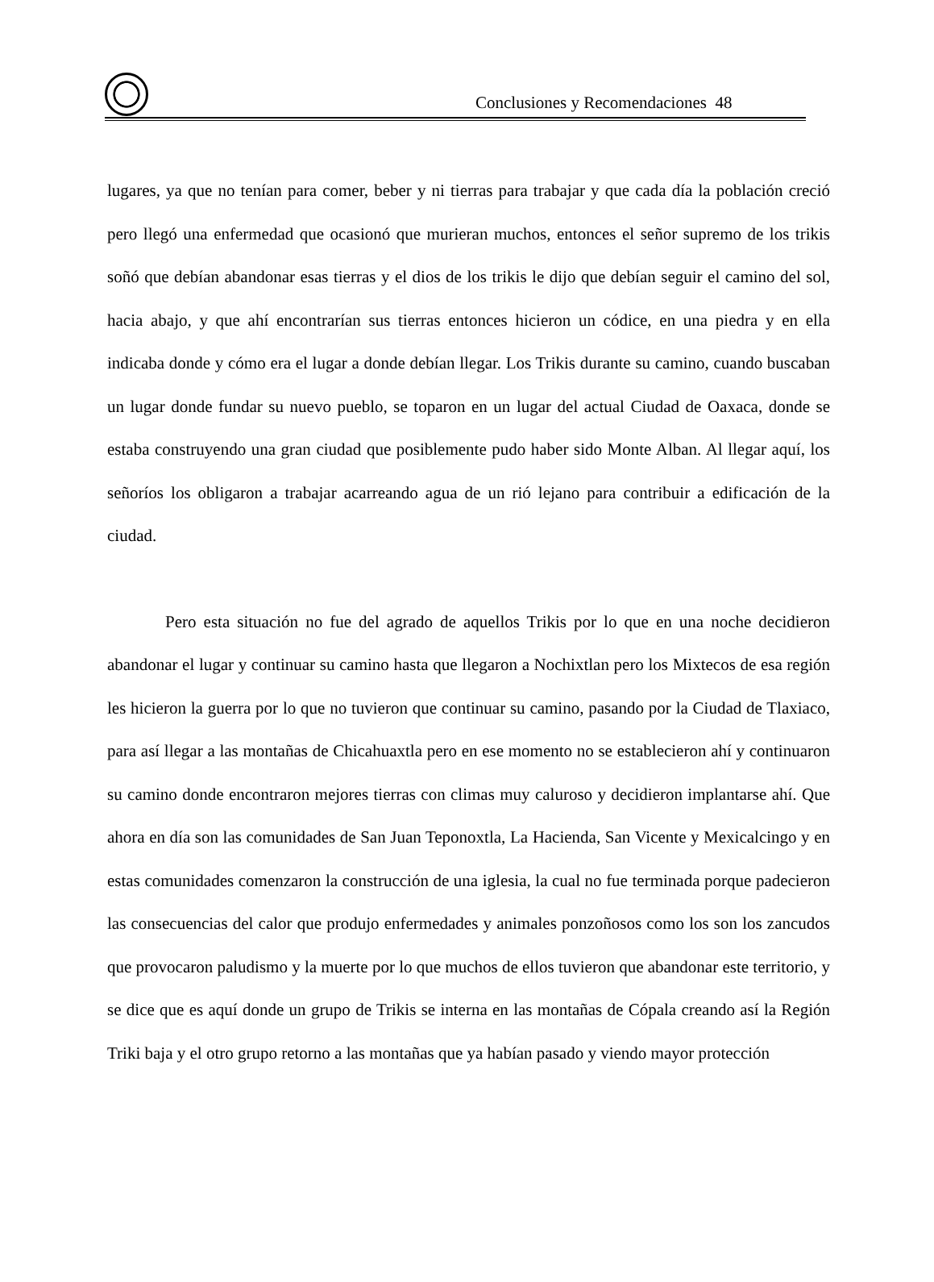Conclusiones y Recomendaciones 48
lugares, ya que no tenían para comer, beber y ni tierras para trabajar y que cada día la población creció pero llegó una enfermedad que ocasionó que murieran muchos, entonces el señor supremo de los trikis soñó que debían abandonar esas tierras y el dios de los trikis le dijo que debían seguir el camino del sol, hacia abajo, y que ahí encontrarían sus tierras entonces hicieron un códice, en una piedra y en ella indicaba donde y cómo era el lugar a donde debían llegar. Los Trikis durante su camino, cuando buscaban un lugar donde fundar su nuevo pueblo, se toparon en un lugar del actual Ciudad de Oaxaca, donde se estaba construyendo una gran ciudad que posiblemente pudo haber sido Monte Alban. Al llegar aquí, los señoríos los obligaron a trabajar acarreando agua de un rió lejano para contribuir a edificación de la ciudad.
Pero esta situación no fue del agrado de aquellos Trikis por lo que en una noche decidieron abandonar el lugar y continuar su camino hasta que llegaron a Nochixtlan pero los Mixtecos de esa región les hicieron la guerra por lo que no tuvieron que continuar su camino, pasando por la Ciudad de Tlaxiaco, para así llegar a las montañas de Chicahuaxtla pero en ese momento no se establecieron ahí y continuaron su camino donde encontraron mejores tierras con climas muy caluroso y decidieron implantarse ahí. Que ahora en día son las comunidades de San Juan Teponoxtla, La Hacienda, San Vicente y Mexicalcingo y en estas comunidades comenzaron la construcción de una iglesia, la cual no fue terminada porque padecieron las consecuencias del calor que produjo enfermedades y animales ponzoñosos como los son los zancudos que provocaron paludismo y la muerte por lo que muchos de ellos tuvieron que abandonar este territorio, y se dice que es aquí donde un grupo de Trikis se interna en las montañas de Cópala creando así la Región Triki baja y el otro grupo retorno a las montañas que ya habían pasado y viendo mayor protección